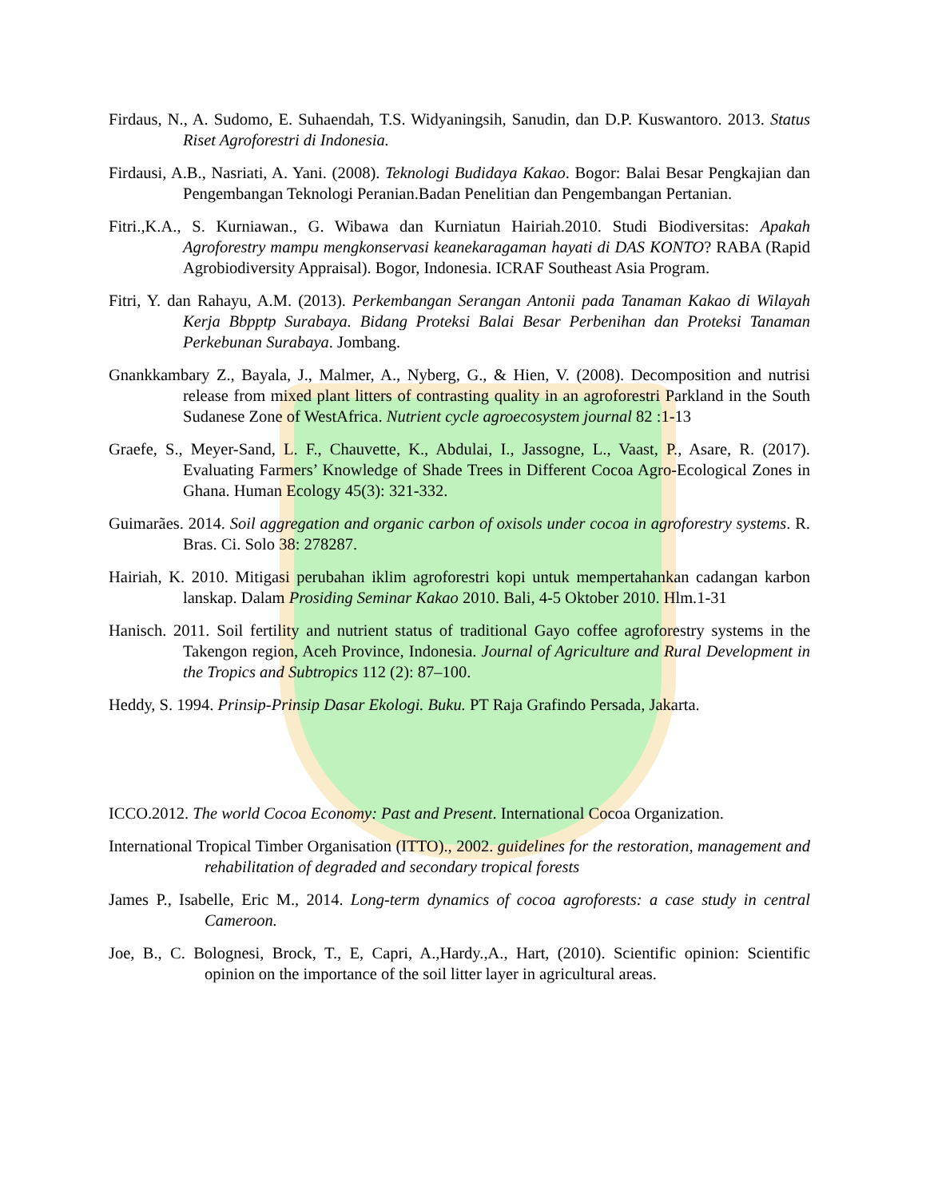Firdaus, N., A. Sudomo, E. Suhaendah, T.S. Widyaningsih, Sanudin, dan D.P. Kuswantoro. 2013. Status Riset Agroforestri di Indonesia.
Firdausi, A.B., Nasriati, A. Yani. (2008). Teknologi Budidaya Kakao. Bogor: Balai Besar Pengkajian dan Pengembangan Teknologi Peranian.Badan Penelitian dan Pengembangan Pertanian.
Fitri.,K.A., S. Kurniawan., G. Wibawa dan Kurniatun Hairiah.2010. Studi Biodiversitas: Apakah Agroforestry mampu mengkonservasi keanekaragaman hayati di DAS KONTO? RABA (Rapid Agrobiodiversity Appraisal). Bogor, Indonesia. ICRAF Southeast Asia Program.
Fitri, Y. dan Rahayu, A.M. (2013). Perkembangan Serangan Antonii pada Tanaman Kakao di Wilayah Kerja Bbpptp Surabaya. Bidang Proteksi Balai Besar Perbenihan dan Proteksi Tanaman Perkebunan Surabaya. Jombang.
Gnankkambary Z., Bayala, J., Malmer, A., Nyberg, G., & Hien, V. (2008). Decomposition and nutrisi release from mixed plant litters of contrasting quality in an agroforestri Parkland in the South Sudanese Zone of WestAfrica. Nutrient cycle agroecosystem journal 82 :1-13
Graefe, S., Meyer-Sand, L. F., Chauvette, K., Abdulai, I., Jassogne, L., Vaast, P., Asare, R. (2017). Evaluating Farmers’ Knowledge of Shade Trees in Different Cocoa Agro-Ecological Zones in Ghana. Human Ecology 45(3): 321-332.
Guimarães. 2014. Soil aggregation and organic carbon of oxisols under cocoa in agroforestry systems. R. Bras. Ci. Solo 38: 278287.
Hairiah, K. 2010. Mitigasi perubahan iklim agroforestri kopi untuk mempertahankan cadangan karbon lanskap. Dalam Prosiding Seminar Kakao 2010. Bali, 4-5 Oktober 2010. Hlm.1-31
Hanisch. 2011. Soil fertility and nutrient status of traditional Gayo coffee agroforestry systems in the Takengon region, Aceh Province, Indonesia. Journal of Agriculture and Rural Development in the Tropics and Subtropics 112 (2): 87–100.
Heddy, S. 1994. Prinsip-Prinsip Dasar Ekologi. Buku. PT Raja Grafindo Persada, Jakarta.
ICCO.2012. The world Cocoa Economy: Past and Present. International Cocoa Organization.
International Tropical Timber Organisation (ITTO)., 2002. guidelines for the restoration, management and rehabilitation of degraded and secondary tropical forests
James P., Isabelle, Eric M., 2014. Long-term dynamics of cocoa agroforests: a case study in central Cameroon.
Joe, B., C. Bolognesi, Brock, T., E, Capri, A.,Hardy.,A., Hart, (2010). Scientific opinion: Scientific opinion on the importance of the soil litter layer in agricultural areas.